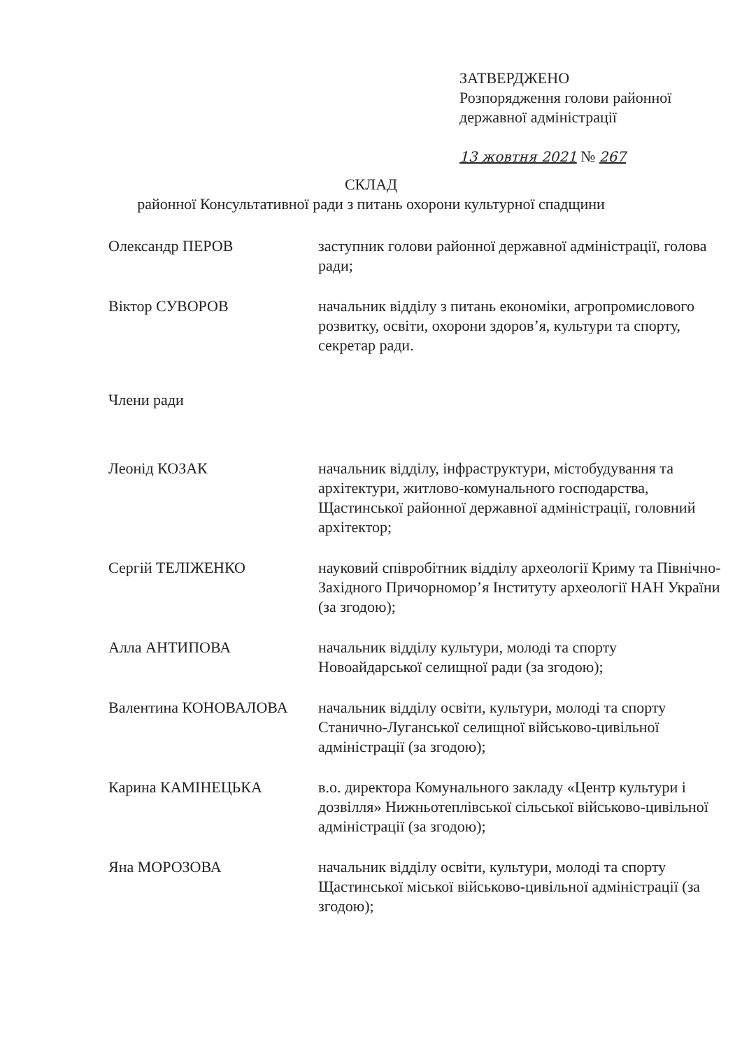ЗАТВЕРДЖЕНО
Розпорядження голови районної
державної адміністрації
13 жовтня 2021 № 267
СКЛАД
районної Консультативної ради з питань охорони культурної спадщини
Олександр ПЕРОВ заступник голови районної державної адміністрації, голова ради;
Віктор СУВОРОВ начальник відділу з питань економіки, агропромислового розвитку, освіти, охорони здоров’я, культури та спорту, секретар ради.
Члени ради
Леонід КОЗАК начальник відділу, інфраструктури, містобудування та архітектури, житлово-комунального господарства, Щастинської районної державної адміністрації, головний архітектор;
Сергій ТЕЛІЖЕНКО науковий співробітник відділу археології Криму та Північно-Західного Причорномор’я Інституту археології НАН України (за згодою);
Алла АНТИПОВА начальник відділу культури, молоді та спорту Новоайдарської селищної ради (за згодою);
Валентина КОНОВАЛОВА начальник відділу освіти, культури, молоді та спорту Станично-Луганської селищної військово-цивільної адміністрації (за згодою);
Карина КАМІНЕЦЬКА в.о. директора Комунального закладу «Центр культури і дозвілля» Нижньотеплівської сільської військово-цивільної адміністрації (за згодою);
Яна МОРОЗОВА начальник відділу освіти, культури, молоді та спорту Щастинської міської військово-цивільної адміністрації (за згодою);